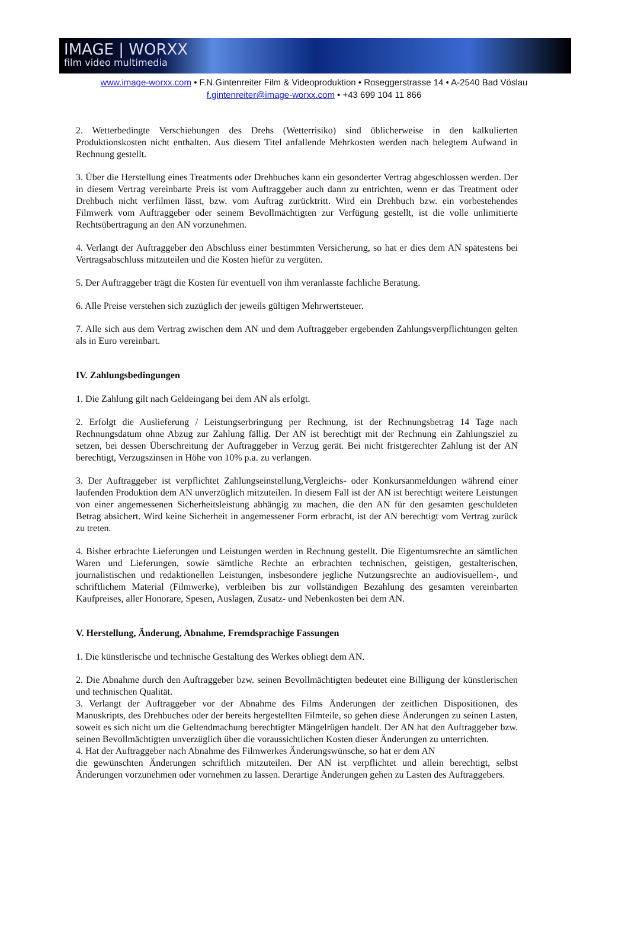IMAGE | WORXX
film video multimedia
www.image-worxx.com • F.N.Gintenreiter Film & Videoproduktion • Roseggerstrasse 14 • A-2540 Bad Vöslau
f.gintenreiter@image-worxx.com • +43 699 104 11 866
2. Wetterbedingte Verschiebungen des Drehs (Wetterrisiko) sind üblicherweise in den kalkulierten Produktionskosten nicht enthalten. Aus diesem Titel anfallende Mehrkosten werden nach belegtem Aufwand in Rechnung gestellt.
3. Über die Herstellung eines Treatments oder Drehbuches kann ein gesonderter Vertrag abgeschlossen werden. Der in diesem Vertrag vereinbarte Preis ist vom Auftraggeber auch dann zu entrichten, wenn er das Treatment oder Drehbuch nicht verfilmen lässt, bzw. vom Auftrag zurücktritt. Wird ein Drehbuch bzw. ein vorbestehendes Filmwerk vom Auftraggeber oder seinem Bevollmächtigten zur Verfügung gestellt, ist die volle unlimitierte Rechtsübertragung an den AN vorzunehmen.
4. Verlangt der Auftraggeber den Abschluss einer bestimmten Versicherung, so hat er dies dem AN spätestens bei Vertragsabschluss mitzuteilen und die Kosten hiefür zu vergüten.
5. Der Auftraggeber trägt die Kosten für eventuell von ihm veranlasste fachliche Beratung.
6. Alle Preise verstehen sich zuzüglich der jeweils gültigen Mehrwertsteuer.
7. Alle sich aus dem Vertrag zwischen dem AN und dem Auftraggeber ergebenden Zahlungsverpflichtungen gelten als in Euro vereinbart.
IV. Zahlungsbedingungen
1. Die Zahlung gilt nach Geldeingang bei dem AN als erfolgt.
2. Erfolgt die Auslieferung / Leistungserbringung per Rechnung, ist der Rechnungsbetrag 14 Tage nach Rechnungsdatum ohne Abzug zur Zahlung fällig. Der AN ist berechtigt mit der Rechnung ein Zahlungsziel zu setzen, bei dessen Überschreitung der Auftraggeber in Verzug gerät. Bei nicht fristgerechter Zahlung ist der AN berechtigt, Verzugszinsen in Höhe von 10% p.a. zu verlangen.
3. Der Auftraggeber ist verpflichtet Zahlungseinstellung,Vergleichs- oder Konkursanmeldungen während einer laufenden Produktion dem AN unverzüglich mitzuteilen. In diesem Fall ist der AN ist berechtigt weitere Leistungen von einer angemessenen Sicherheitsleistung abhängig zu machen, die den AN für den gesamten geschuldeten Betrag absichert. Wird keine Sicherheit in angemessener Form erbracht, ist der AN berechtigt vom Vertrag zurück zu treten.
4. Bisher erbrachte Lieferungen und Leistungen werden in Rechnung gestellt. Die Eigentumsrechte an sämtlichen Waren und Lieferungen, sowie sämtliche Rechte an erbrachten technischen, geistigen, gestalterischen, journalistischen und redaktionellen Leistungen, insbesondere jegliche Nutzungsrechte an audiovisuellem-, und schriftlichem Material (Filmwerke), verbleiben bis zur vollständigen Bezahlung des gesamten vereinbarten Kaufpreises, aller Honorare, Spesen, Auslagen, Zusatz- und Nebenkosten bei dem AN.
V. Herstellung, Änderung, Abnahme, Fremdsprachige Fassungen
1. Die künstlerische und technische Gestaltung des Werkes obliegt dem AN.
2. Die Abnahme durch den Auftraggeber bzw. seinen Bevollmächtigten bedeutet eine Billigung der künstlerischen und technischen Qualität.
3. Verlangt der Auftraggeber vor der Abnahme des Films Änderungen der zeitlichen Dispositionen, des Manuskripts, des Drehbuches oder der bereits hergestellten Filmteile, so gehen diese Änderungen zu seinen Lasten, soweit es sich nicht um die Geltendmachung berechtigter Mängelrügen handelt. Der AN hat den Auftraggeber bzw. seinen Bevollmächtigten unverzüglich über die voraussichtlichen Kosten dieser Änderungen zu unterrichten.
4. Hat der Auftraggeber nach Abnahme des Filmwerkes Änderungswünsche, so hat er dem AN
die gewünschten Änderungen schriftlich mitzuteilen. Der AN ist verpflichtet und allein berechtigt, selbst Änderungen vorzunehmen oder vornehmen zu lassen. Derartige Änderungen gehen zu Lasten des Auftraggebers.